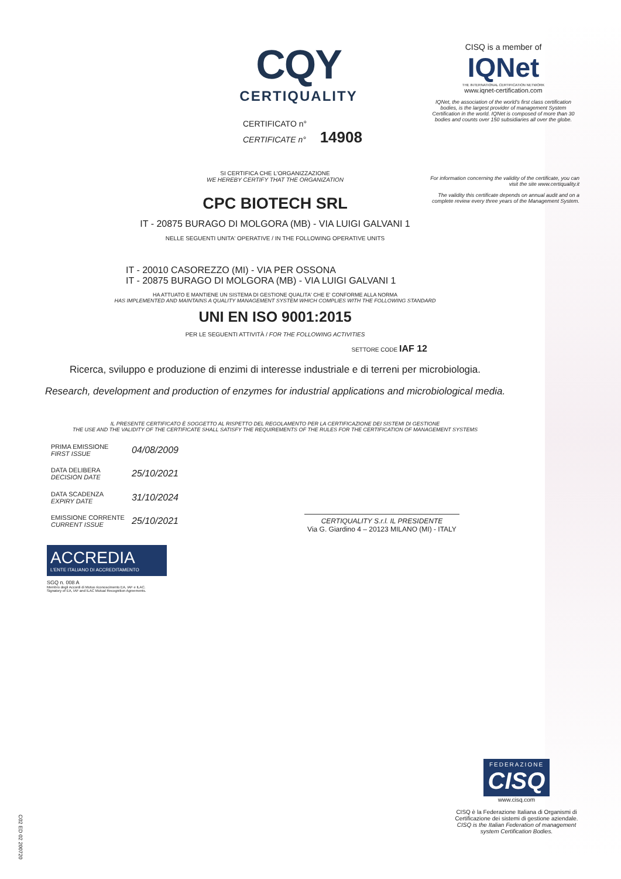CQY
CERTIQUALITY
CERTIFICATO n°
CERTIFICATE n° 14908
SI CERTIFICA CHE L'ORGANIZZAZIONE
WE HEREBY CERTIFY THAT THE ORGANIZATION
CPC BIOTECH SRL
IT - 20875 BURAGO DI MOLGORA (MB) - VIA LUIGI GALVANI 1
NELLE SEGUENTI UNITA' OPERATIVE / IN THE FOLLOWING OPERATIVE UNITS
IT - 20010 CASOREZZO (MI) - VIA PER OSSONA
IT - 20875 BURAGO DI MOLGORA (MB) - VIA LUIGI GALVANI 1
HA ATTUATO E MANTIENE UN SISTEMA DI GESTIONE QUALITA' CHE E' CONFORME ALLA NORMA
HAS IMPLEMENTED AND MAINTAINS A QUALITY MANAGEMENT SYSTEM WHICH COMPLIES WITH THE FOLLOWING STANDARD
UNI EN ISO 9001:2015
PER LE SEGUENTI ATTIVITÀ / FOR THE FOLLOWING ACTIVITIES
SETTORE CODE IAF 12
Ricerca, sviluppo e produzione di enzimi di interesse industriale e di terreni per microbiologia.
Research, development and production of enzymes for industrial applications and microbiological media.
IL PRESENTE CERTIFICATO È SOGGETTO AL RISPETTO DEL REGOLAMENTO PER LA CERTIFICAZIONE DEI SISTEMI DI GESTIONE
THE USE AND THE VALIDITY OF THE CERTIFICATE SHALL SATISFY THE REQUIREMENTS OF THE RULES FOR THE CERTIFICATION OF MANAGEMENT SYSTEMS
| PRIMA EMISSIONE FIRST ISSUE | 04/08/2009 |
| DATA DELIBERA DECISION DATE | 25/10/2021 |
| DATA SCADENZA EXPIRY DATE | 31/10/2024 |
| EMISSIONE CORRENTE CURRENT ISSUE | 25/10/2021 |
CERTIQUALITY S.r.l. IL PRESIDENTE
Via G. Giardino 4 – 20123 MILANO (MI) - ITALY
ACCREDIA
L'ENTE ITALIANO DI ACCREDITAMENTO
SGQ n. 008 A
Membro degli Accordi di Mutuo riconoscimento EA, IAF e ILAC.
Signatory of EA, IAF and ILAC Mutual Recognition Agreements.
CISQ is a member of
IQNet
THE INTERNATIONAL CERTIFICATION NETWORK
www.iqnet-certification.com
IQNet, the association of the world's first class certification bodies, is the largest provider of management System Certification in the world. IQNet is composed of more than 30 bodies and counts over 150 subsidiaries all over the globe.
For information concerning the validity of the certificate, you can visit the site www.certiquality.it
The validity this certificate depends on annual audit and on a complete review every three years of the Management System.
FEDERAZIONE
CISQ
www.cisq.com
CISQ è la Federazione Italiana di Organismi di Certificazione dei sistemi di gestione aziendale.
CISQ is the Italian Federation of management system Certification Bodies.
C02 ED 02 200720